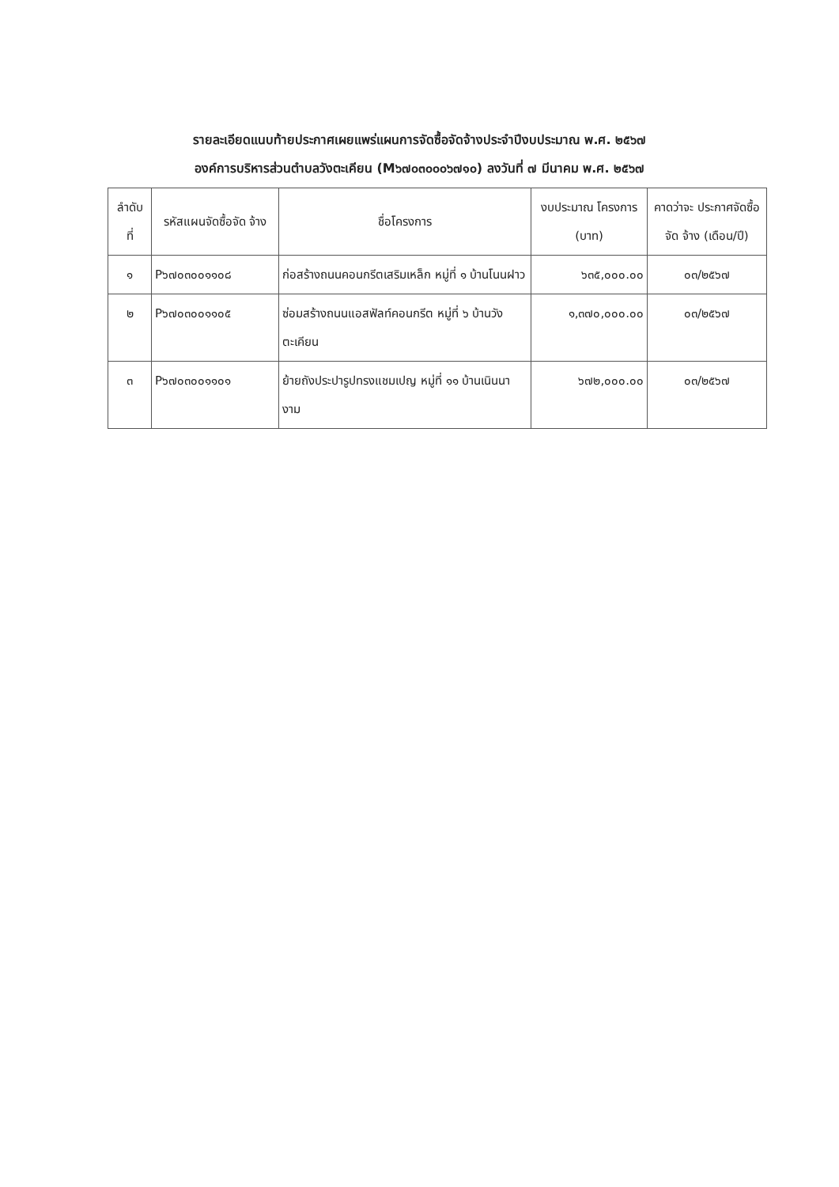รายละเอียดแนบท้ายประกาศเผยแพร่แผนการจัดซื้อจัดจ้างประจำปีงบประมาณ พ.ศ. ๒๕๖๗
องค์การบริหารส่วนตำบลวังตะเคียน (M๖๗๐๓๐๐๐๖๗๑๐) ลงวันที่ ๗ มีนาคม พ.ศ. ๒๕๖๗
| ลำดับ ที่ | รหัสแผนจัดซื้อจัด จ้าง | ชื่อโครงการ | งบประมาณ โครงการ (บาท) | คาดว่าจะ ประกาศจัดซื้อจัด จ้าง (เดือน/ปี) |
| --- | --- | --- | --- | --- |
| ๑ | P๖๗๐๓๐๐๑๑๐๘ | ก่อสร้างถนนคอนกรีตเสริมเหล็ก หมู่ที่ ๑ บ้านโนนฝาว | ๖๓๕,๐๐๐.๐๐ | ๐๓/๒๕๖๗ |
| ๒ | P๖๗๐๓๐๐๑๑๐๕ | ซ่อมสร้างถนนแอสฟัลท์คอนกรีต หมู่ที่ ๖ บ้านวังตะเคียน | ๑,๓๗๐,๐๐๐.๐๐ | ๐๓/๒๕๖๗ |
| ๓ | P๖๗๐๓๐๐๑๑๐๑ | ย้ายถังประปารูปทรงแชมเปญ หมู่ที่ ๑๑ บ้านเนินนางาม | ๖๗๒,๐๐๐.๐๐ | ๐๓/๒๕๖๗ |